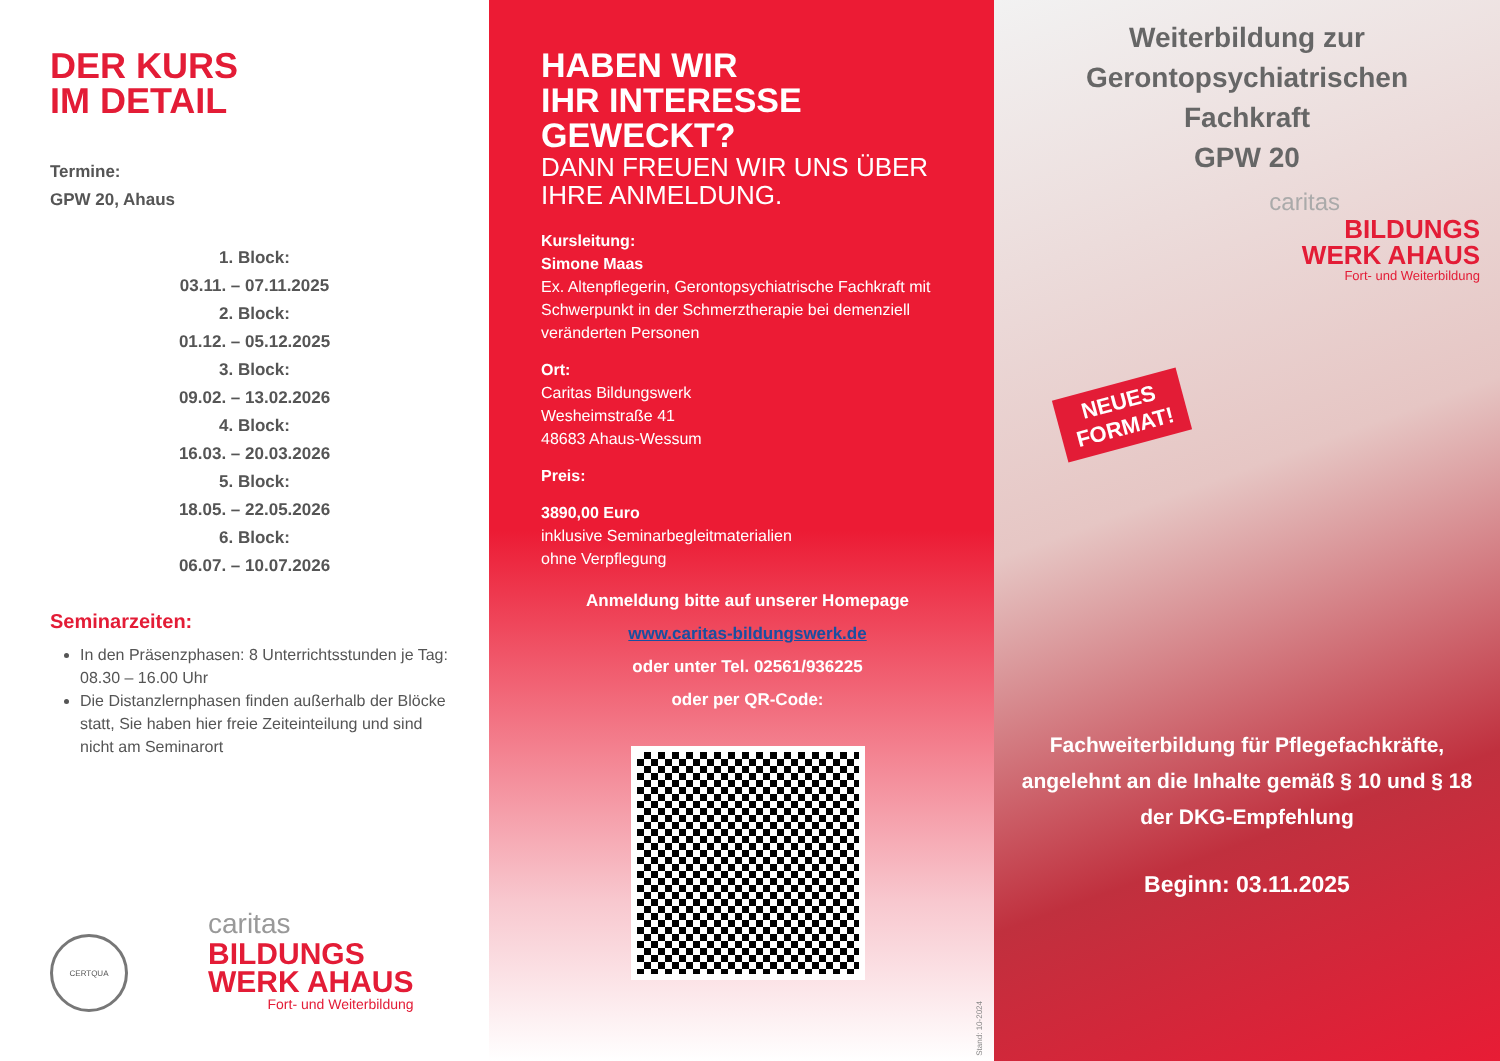DER KURS
IM DETAIL
Termine:
GPW 20, Ahaus
1. Block:
03.11. – 07.11.2025
2. Block:
01.12. – 05.12.2025
3. Block:
09.02. – 13.02.2026
4. Block:
16.03. – 20.03.2026
5. Block:
18.05. – 22.05.2026
6. Block:
06.07. – 10.07.2026
Seminarzeiten:
In den Präsenzphasen: 8 Unterrichtsstunden je Tag: 08.30 – 16.00 Uhr
Die Distanzlernphasen finden außerhalb der Blöcke statt, Sie haben hier freie Zeiteinteilung und sind nicht am Seminarort
CERTQUA
caritas
BILDUNGS
WERK AHAUS
Fort- und Weiterbildung
HABEN WIR
IHR INTERESSE
GEWECKT?
DANN FREUEN WIR UNS ÜBER IHRE ANMELDUNG.
Kursleitung:
Simone Maas
Ex. Altenpflegerin, Gerontopsychiatrische Fach­kraft mit Schwerpunkt in der Schmerztherapie bei demenziell veränderten Personen
Ort:
Caritas Bildungswerk
Wesheimstraße 41
48683 Ahaus-Wessum
Preis:
3890,00 Euro
inklusive Seminarbegleitmaterialien
ohne Verpflegung
Anmeldung bitte auf unserer Homepage
www.caritas-bildungswerk.de
oder unter Tel. 02561/936225
oder per QR-Code:
Stand: 10-2024
Weiterbildung zur
Gerontopsychiatrischen
Fachkraft
GPW 20
caritas
BILDUNGS
WERK AHAUS
Fort- und Weiterbildung
NEUES
FORMAT!
Fachweiterbildung für Pflegefachkräfte, angelehnt an die Inhalte gemäß § 10 und § 18 der DKG-Empfehlung
Beginn: 03.11.2025